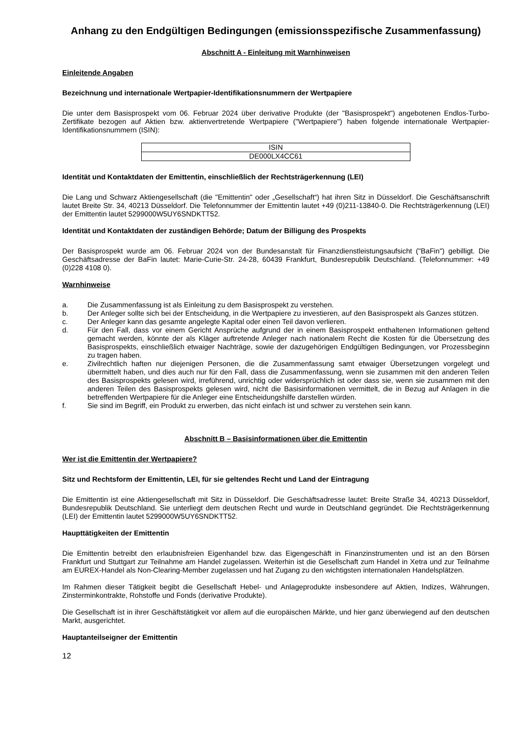Anhang zu den Endgültigen Bedingungen (emissionsspezifische Zusammenfassung)
Abschnitt A - Einleitung mit Warnhinweisen
Einleitende Angaben
Bezeichnung und internationale Wertpapier-Identifikationsnummern der Wertpapiere
Die unter dem Basisprospekt vom 06. Februar 2024 über derivative Produkte (der "Basisprospekt") angebotenen Endlos-Turbo-Zertifikate bezogen auf Aktien bzw. aktienvertretende Wertpapiere ("Wertpapiere") haben folgende internationale Wertpapier-Identifikationsnummern (ISIN):
| ISIN |
| DE000LX4CC61 |
Identität und Kontaktdaten der Emittentin, einschließlich der Rechtsträgerkennung (LEI)
Die Lang und Schwarz Aktiengesellschaft (die "Emittentin" oder „Gesellschaft“) hat ihren Sitz in Düsseldorf. Die Geschäftsanschrift lautet Breite Str. 34, 40213 Düsseldorf. Die Telefonnummer der Emittentin lautet +49 (0)211-13840-0. Die Rechtsträgerkennung (LEI) der Emittentin lautet 5299000W5UY6SNDKTT52.
Identität und Kontaktdaten der zuständigen Behörde; Datum der Billigung des Prospekts
Der Basisprospekt wurde am 06. Februar 2024 von der Bundesanstalt für Finanzdienstleistungsaufsicht ("BaFin") gebilligt. Die Geschäftsadresse der BaFin lautet: Marie-Curie-Str. 24-28, 60439 Frankfurt, Bundesrepublik Deutschland. (Telefonnummer: +49 (0)228 4108 0).
Warnhinweise
a. Die Zusammenfassung ist als Einleitung zu dem Basisprospekt zu verstehen.
b. Der Anleger sollte sich bei der Entscheidung, in die Wertpapiere zu investieren, auf den Basisprospekt als Ganzes stützen.
c. Der Anleger kann das gesamte angelegte Kapital oder einen Teil davon verlieren.
d. Für den Fall, dass vor einem Gericht Ansprüche aufgrund der in einem Basisprospekt enthaltenen Informationen geltend gemacht werden, könnte der als Kläger auftretende Anleger nach nationalem Recht die Kosten für die Übersetzung des Basisprospekts, einschließlich etwaiger Nachträge, sowie der dazugehörigen Endgültigen Bedingungen, vor Prozessbeginn zu tragen haben.
e. Zivilrechtlich haften nur diejenigen Personen, die die Zusammenfassung samt etwaiger Übersetzungen vorgelegt und übermittelt haben, und dies auch nur für den Fall, dass die Zusammenfassung, wenn sie zusammen mit den anderen Teilen des Basisprospekts gelesen wird, irreführend, unrichtig oder widersprüchlich ist oder dass sie, wenn sie zusammen mit den anderen Teilen des Basisprospekts gelesen wird, nicht die Basisinformationen vermittelt, die in Bezug auf Anlagen in die betreffenden Wertpapiere für die Anleger eine Entscheidungshilfe darstellen würden.
f. Sie sind im Begriff, ein Produkt zu erwerben, das nicht einfach ist und schwer zu verstehen sein kann.
Abschnitt B – Basisinformationen über die Emittentin
Wer ist die Emittentin der Wertpapiere?
Sitz und Rechtsform der Emittentin, LEI, für sie geltendes Recht und Land der Eintragung
Die Emittentin ist eine Aktiengesellschaft mit Sitz in Düsseldorf. Die Geschäftsadresse lautet: Breite Straße 34, 40213 Düsseldorf, Bundesrepublik Deutschland. Sie unterliegt dem deutschen Recht und wurde in Deutschland gegründet. Die Rechtsträgerkennung (LEI) der Emittentin lautet 5299000W5UY6SNDKTT52.
Haupttätigkeiten der Emittentin
Die Emittentin betreibt den erlaubnisfreien Eigenhandel bzw. das Eigengeschäft in Finanzinstrumenten und ist an den Börsen Frankfurt und Stuttgart zur Teilnahme am Handel zugelassen. Weiterhin ist die Gesellschaft zum Handel in Xetra und zur Teilnahme am EUREX-Handel als Non-Clearing-Member zugelassen und hat Zugang zu den wichtigsten internationalen Handelsplätzen.
Im Rahmen dieser Tätigkeit begibt die Gesellschaft Hebel- und Anlageprodukte insbesondere auf Aktien, Indizes, Währungen, Zinsterminkontrakte, Rohstoffe und Fonds (derivative Produkte).
Die Gesellschaft ist in ihrer Geschäftstätigkeit vor allem auf die europäischen Märkte, und hier ganz überwiegend auf den deutschen Markt, ausgerichtet.
Hauptanteilseigner der Emittentin
12